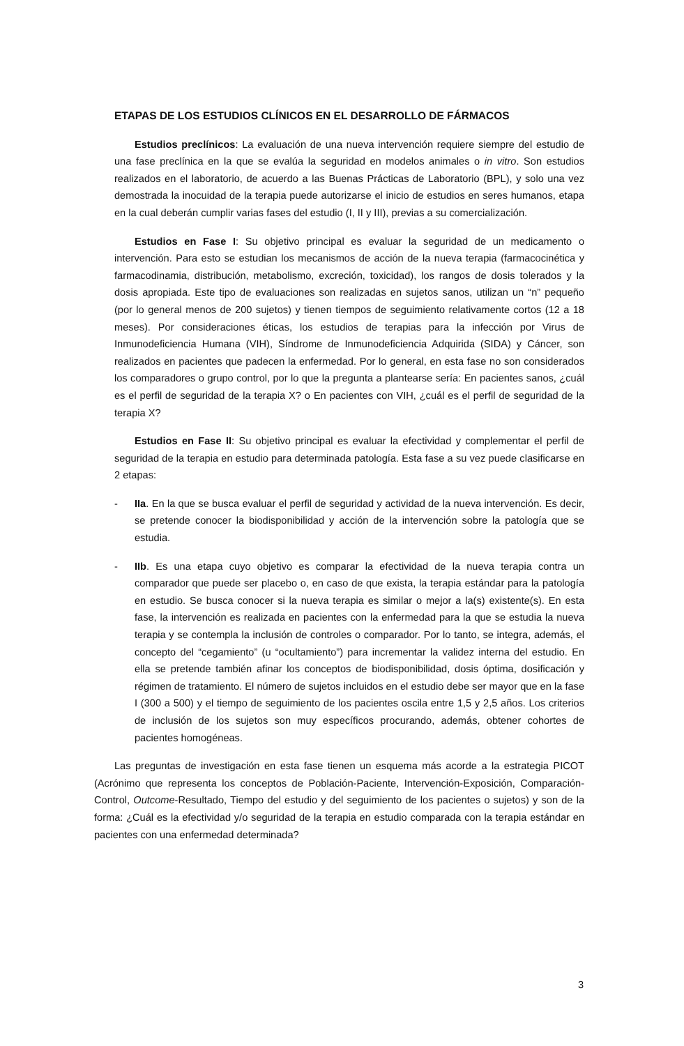ETAPAS DE LOS ESTUDIOS CLÍNICOS EN EL DESARROLLO DE FÁRMACOS
Estudios preclínicos: La evaluación de una nueva intervención requiere siempre del estudio de una fase preclínica en la que se evalúa la seguridad en modelos animales o in vitro. Son estudios realizados en el laboratorio, de acuerdo a las Buenas Prácticas de Laboratorio (BPL), y solo una vez demostrada la inocuidad de la terapia puede autorizarse el inicio de estudios en seres humanos, etapa en la cual deberán cumplir varias fases del estudio (I, II y III), previas a su comercialización.
Estudios en Fase I: Su objetivo principal es evaluar la seguridad de un medicamento o intervención. Para esto se estudian los mecanismos de acción de la nueva terapia (farmacocinética y farmacodinamia, distribución, metabolismo, excreción, toxicidad), los rangos de dosis tolerados y la dosis apropiada. Este tipo de evaluaciones son realizadas en sujetos sanos, utilizan un “n” pequeño (por lo general menos de 200 sujetos) y tienen tiempos de seguimiento relativamente cortos (12 a 18 meses). Por consideraciones éticas, los estudios de terapias para la infección por Virus de Inmunodeficiencia Humana (VIH), Síndrome de Inmunodeficiencia Adquirida (SIDA) y Cáncer, son realizados en pacientes que padecen la enfermedad. Por lo general, en esta fase no son considerados los comparadores o grupo control, por lo que la pregunta a plantearse sería: En pacientes sanos, ¿cuál es el perfil de seguridad de la terapia X? o En pacientes con VIH, ¿cuál es el perfil de seguridad de la terapia X?
Estudios en Fase II: Su objetivo principal es evaluar la efectividad y complementar el perfil de seguridad de la terapia en estudio para determinada patología. Esta fase a su vez puede clasificarse en 2 etapas:
- IIa. En la que se busca evaluar el perfil de seguridad y actividad de la nueva intervención. Es decir, se pretende conocer la biodisponibilidad y acción de la intervención sobre la patología que se estudia.
- IIb. Es una etapa cuyo objetivo es comparar la efectividad de la nueva terapia contra un comparador que puede ser placebo o, en caso de que exista, la terapia estándar para la patología en estudio. Se busca conocer si la nueva terapia es similar o mejor a la(s) existente(s). En esta fase, la intervención es realizada en pacientes con la enfermedad para la que se estudia la nueva terapia y se contempla la inclusión de controles o comparador. Por lo tanto, se integra, además, el concepto del “cegamiento” (u “ocultamiento”) para incrementar la validez interna del estudio. En ella se pretende también afinar los conceptos de biodisponibilidad, dosis óptima, dosificación y régimen de tratamiento. El número de sujetos incluidos en el estudio debe ser mayor que en la fase I (300 a 500) y el tiempo de seguimiento de los pacientes oscila entre 1,5 y 2,5 años. Los criterios de inclusión de los sujetos son muy específicos procurando, además, obtener cohortes de pacientes homogéneas.
Las preguntas de investigación en esta fase tienen un esquema más acorde a la estrategia PICOT (Acrónimo que representa los conceptos de Población-Paciente, Intervención-Exposición, Comparación-Control, Outcome-Resultado, Tiempo del estudio y del seguimiento de los pacientes o sujetos) y son de la forma: ¿Cuál es la efectividad y/o seguridad de la terapia en estudio comparada con la terapia estándar en pacientes con una enfermedad determinada?
3